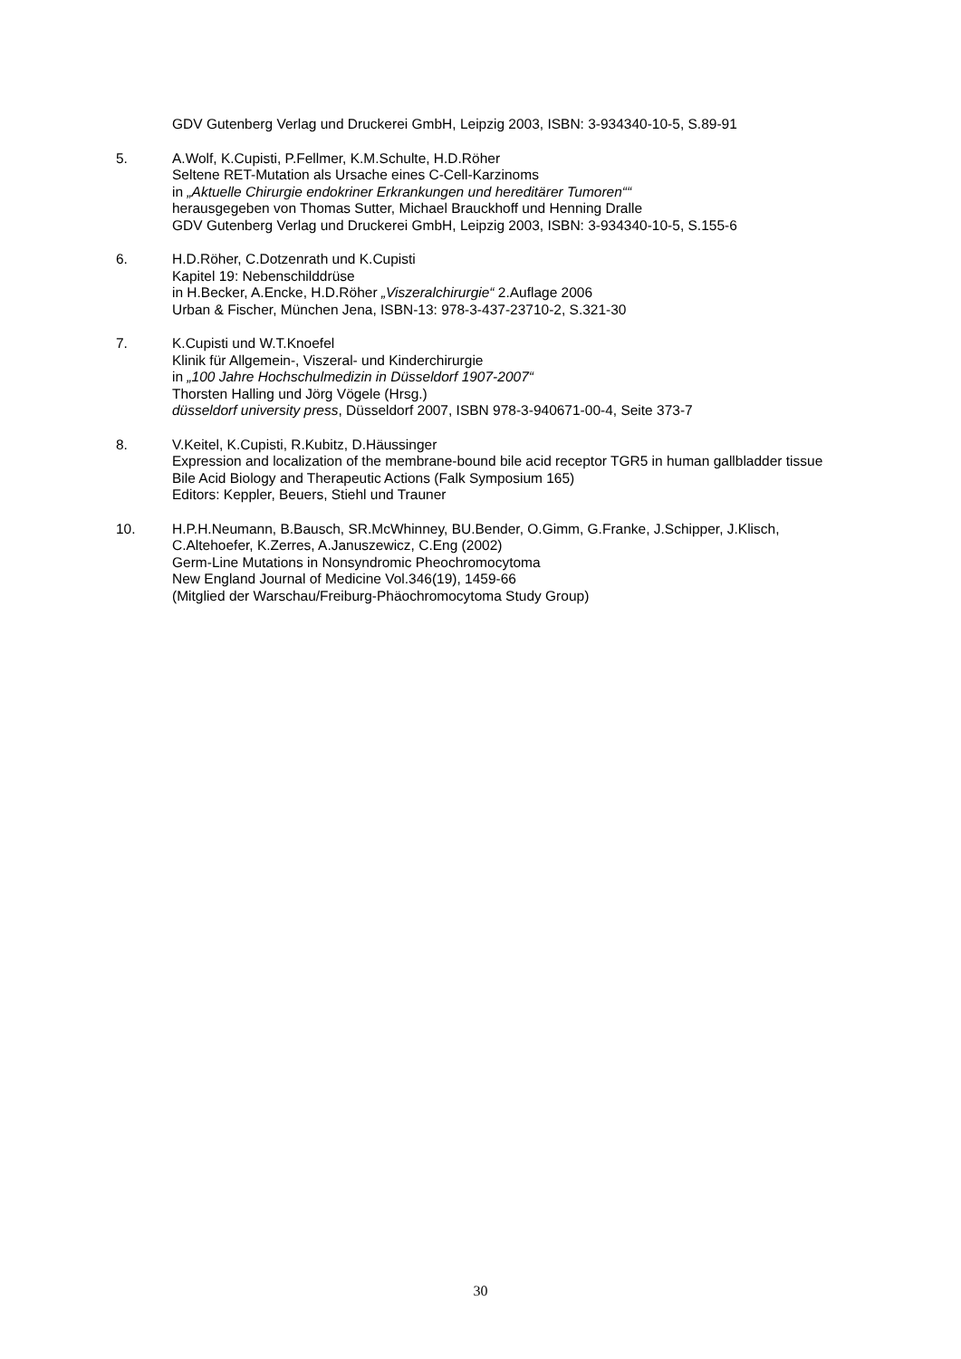GDV Gutenberg Verlag und Druckerei GmbH, Leipzig 2003, ISBN: 3-934340-10-5, S.89-91
5. A.Wolf, K.Cupisti, P.Fellmer, K.M.Schulte, H.D.Röher
Seltene RET-Mutation als Ursache eines C-Cell-Karzinoms
in „Aktuelle Chirurgie endokriner Erkrankungen und hereditärer Tumoren““
herausgegeben von Thomas Sutter, Michael Brauckhoff und Henning Dralle
GDV Gutenberg Verlag und Druckerei GmbH, Leipzig 2003, ISBN: 3-934340-10-5, S.155-6
6. H.D.Röher, C.Dotzenrath und K.Cupisti
Kapitel 19: Nebenschilddrüse
in H.Becker, A.Encke, H.D.Röher „Viszeralchirurgie“ 2.Auflage 2006
Urban & Fischer, München Jena, ISBN-13: 978-3-437-23710-2, S.321-30
7. K.Cupisti und W.T.Knoefel
Klinik für Allgemein-, Viszeral- und Kinderchirurgie
in „100 Jahre Hochschulmedizin in Düsseldorf 1907-2007“
Thorsten Halling und Jörg Vögele (Hrsg.)
düsseldorf university press, Düsseldorf 2007, ISBN 978-3-940671-00-4, Seite 373-7
8. V.Keitel, K.Cupisti, R.Kubitz, D.Häussinger
Expression and localization of the membrane-bound bile acid receptor TGR5 in human gallbladder tissue
Bile Acid Biology and Therapeutic Actions (Falk Symposium 165)
Editors: Keppler, Beuers, Stiehl und Trauner
10. H.P.H.Neumann, B.Bausch, SR.McWhinney, BU.Bender, O.Gimm, G.Franke, J.Schipper, J.Klisch, C.Altehoefer, K.Zerres, A.Januszewicz, C.Eng (2002)
Germ-Line Mutations in Nonsyndromic Pheochromocytoma
New England Journal of Medicine Vol.346(19), 1459-66
(Mitglied der Warschau/Freiburg-Phäochromocytoma Study Group)
30